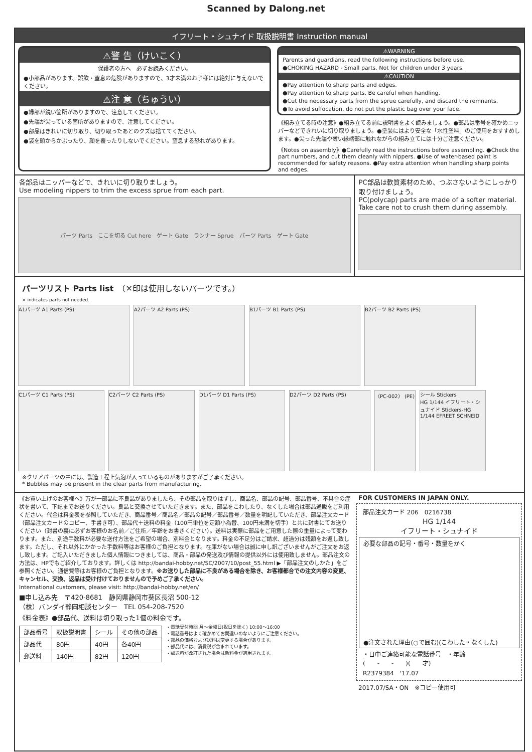Scanned by Dalong.net
イフリート・シュナイド 取扱説明書 Instruction manual
⚠警 告（けいこく）
保護者の方へ　必ずお読みください。
●小部品があります。誤飲・窒息の危険がありますので、3才未満のお子様には絶対に与えないでください。
⚠注 意（ちゅうい）
●縁部が鋭い箇所がありますので、注意してください。
●先端が尖っている箇所がありますので、注意してください。
●部品はきれいに切り取り、切り取ったあとのクズは捨ててください。
●袋を頭からかぶったり、顔を覆ったりしないでください。窒息する恐れがあります。
⚠WARNING
Parents and guardians, read the following instructions before use.
●CHOKING HAZARD - Small parts. Not for children under 3 years.
⚠CAUTION
●Pay attention to sharp parts and edges.
●Pay attention to sharp parts. Be careful when handling.
●Cut the necessary parts from the sprue carefully, and discard the remnants.
●To avoid suffocation, do not put the plastic bag over your face.
《組み立てる時の注意》●組み立てる前に説明書をよく読みましょう。●部品は番号を確かめニッパーなどできれいに切り取りましょう。●塗装にはより安全な「水性塗料」のご使用をおすすめします。●尖った先端や薄い縁端部に触れながらの組み立てには十分ご注意ください。
《Notes on assembly》●Carefully read the instructions before assembling. ●Check the part numbers, and cut them cleanly with nippers. ●Use of water-based paint is recommended for safety reasons. ●Pay extra attention when handling sharp points and edges.
各部品はニッパーなどで、きれいに切り取りましょう。
Use modeling nippers to trim the excess sprue from each part.
パーツ Parts　ここを切る Cut here　ゲート Gate　ランナー Sprue　パーツ Parts　ゲート Gate
PC部品は軟質素材のため、つぶさないようにしっかり取り付けましょう。
PC(polycap) parts are made of a softer material. Take care not to crush them during assembly.
パーツリスト Parts list　（✕印は使用しないパーツです。）
× indicates parts not needed.
A1パーツ A1 Parts (PS)
A2パーツ A2 Parts (PS)
B1パーツ B1 Parts (PS)
B2パーツ B2 Parts (PS)
C1パーツ C1 Parts (PS)
C2パーツ C2 Parts (PS)
D1パーツ D1 Parts (PS)
D2パーツ D2 Parts (PS)
〈PC-002〉 (PE)
シール Stickers
HG 1/144 イフリート・シュナイド Stickers-HG 1/144 EFREET SCHNEID
※クリアパーツの中には、製造工程上気泡が入っているものがありますがご了承ください。
* Bubbles may be present in the clear parts from manufacturing.
《お買い上げのお客様へ》万が一部品に不良品がありましたら、その部品を取りはずし、商品名、部品の記号、部品番号、不具合の症状を書いて、下記までお送りください。良品と交換させていただきます。また、部品をこわしたり、なくした場合は部品通販をご利用ください。代金は料金表を参照していただき、商品番号／商品名／部品の記号／部品番号／数量を明記していただき、部品注文カード（部品注文カードのコピー、手書き可）、部品代＋送料の料金（100円単位を定額小為替、100円未満を切手）と共に封書にてお送りください（封書の裏に必ずお客様のお名前／ご住所／年齢をお書きください）。送料は実際に部品をご用意した際の重量によって変わります。また、別途手数料が必要な送付方法をご希望の場合、別料金となります。料金の不足分はご請求、超過分は残額をお返し致します。ただし、それ以外にかかった手数料等はお客様のご負担となります。在庫がない場合は誠に申し訳ございませんがご注文をお返し致します。ご記入いただきました個人情報につきましては、商品・部品の発送及び情報の提供以外には使用致しません。部品注文の方法は、HPでもご紹介しております。詳しくは http://bandai-hobby.net/SC/2007/10/post_55.html ▶「部品注文のしかた」をご参照ください。通信費等はお客様のご負担となります。※お送りした部品に不良がある場合を除き、お客様都合での注文内容の変更、キャンセル、交換、返品は受け付けておりませんので予めご了承ください。
International customers, please visit: http://bandai-hobby.net/en/
■申し込み先　〒420-8681　静岡県静岡市葵区長沼 500-12
（株）バンダイ静岡相談センター　TEL 054-208-7520
《料金表》●部品代、送料は切り取った1個の料金です。
| 部品番号 | 取扱説明書 | シール | その他の部品 |
| --- | --- | --- | --- |
| 部品代 | 80円 | 40円 | 各40円 |
| 郵送料 | 140円 | 82円 | 120円 |
・電話受付時間 月～金曜日(祝日を除く) 10:00～16:00
・電話番号はよく確かめてお間違いのないようにご注意ください。
・部品の価格および送料は変更する場合があります。
・部品代には、消費税が含まれています。
・郵送料が改訂された場合は新料金が適用されます。
FOR CUSTOMERS IN JAPAN ONLY.
部品注文カード 206　0216738
HG 1/144
イフリート・シュナイド
必要な部品の記号・番号・数量をかく
●注文された理由(○で囲む)(こわした・なくした)
・日中ご連絡可能な電話番号　・年齢
(　　-　　-　　)(　　才)
R2379384　'17.07
2017.07/SA・ON　※コピー使用可